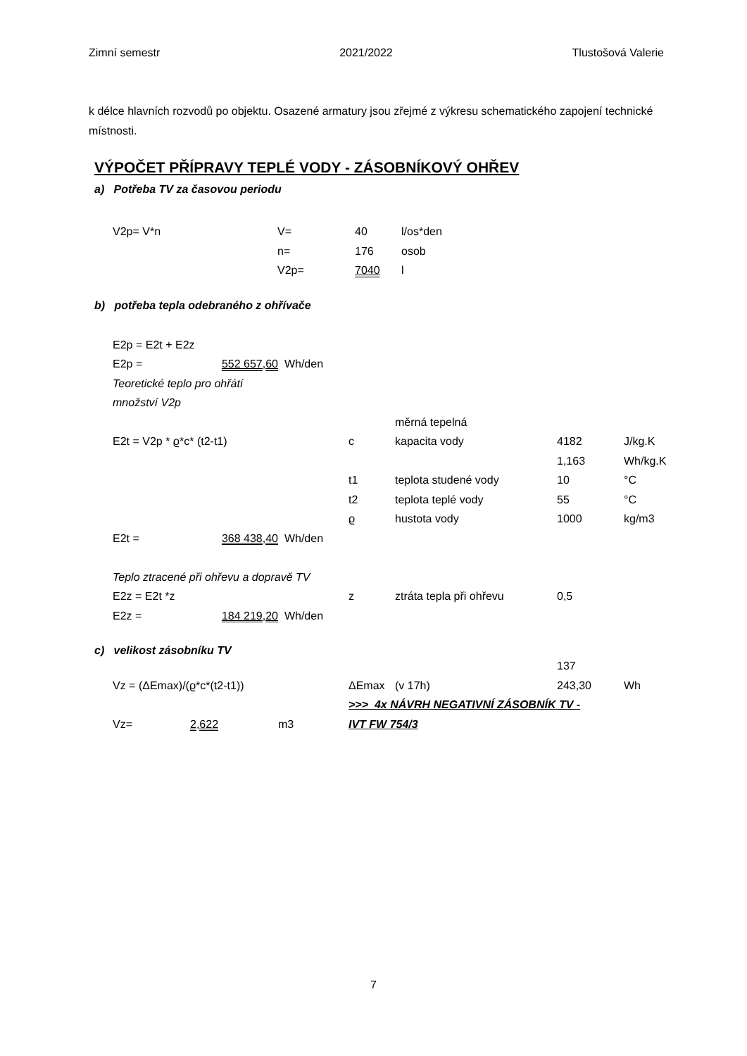Zimní semestr 2021/2022 Tlustošová Valerie
k délce hlavních rozvodů po objektu. Osazené armatury jsou zřejmé z výkresu schematického zapojení technické místnosti.
VÝPOČET PŘÍPRAVY TEPLÉ VODY - ZÁSOBNÍKOVÝ OHŘEV
a) Potřeba TV za časovou periodu
| V2p= V*n | V= | 40 | l/os*den |
| | n= | 176 | osob |
| | V2p= | 7040 | l |
b) potřeba tepla odebraného z ohřívače
| E2p = E2t + E2z | | | | | | |
| E2p = | 552 657,60 | Wh/den | | | | |
| Teoretické teplo pro ohřátí | | | | | | |
| množství V2p | | | | | | |
| | | | | měrná tepelná | | |
| E2t = V2p * ϱ*c* (t2-t1) | | | c | kapacita vody | 4182 | J/kg.K |
| | | | | | 1,163 | Wh/kg.K |
| | | | t1 | teplota studené vody | 10 | °C |
| | | | t2 | teplota teplé vody | 55 | °C |
| | | | ϱ | hustota vody | 1000 | kg/m3 |
| E2t = | 368 438,40 | Wh/den | | | | |
| Teplo ztracené při ohřevu a dopravě TV | | | | | | |
| E2z = E2t *z | | | z | ztráta tepla při ohřevu | 0,5 | |
| E2z = | 184 219,20 | Wh/den | | | | |
c) velikost zásobníku TV
| | | | | | 137 | |
| Vz = (ΔEmax)/(ϱ*c*(t2-t1)) | | | ΔEmax | (v 17h) | 243,30 | Wh |
| | | | >>> 4x NÁVRH NEGATIVNÍ ZÁSOBNÍK TV - | | | |
| Vz= | 2,622 | m3 | IVT FW 754/3 | | | |
7